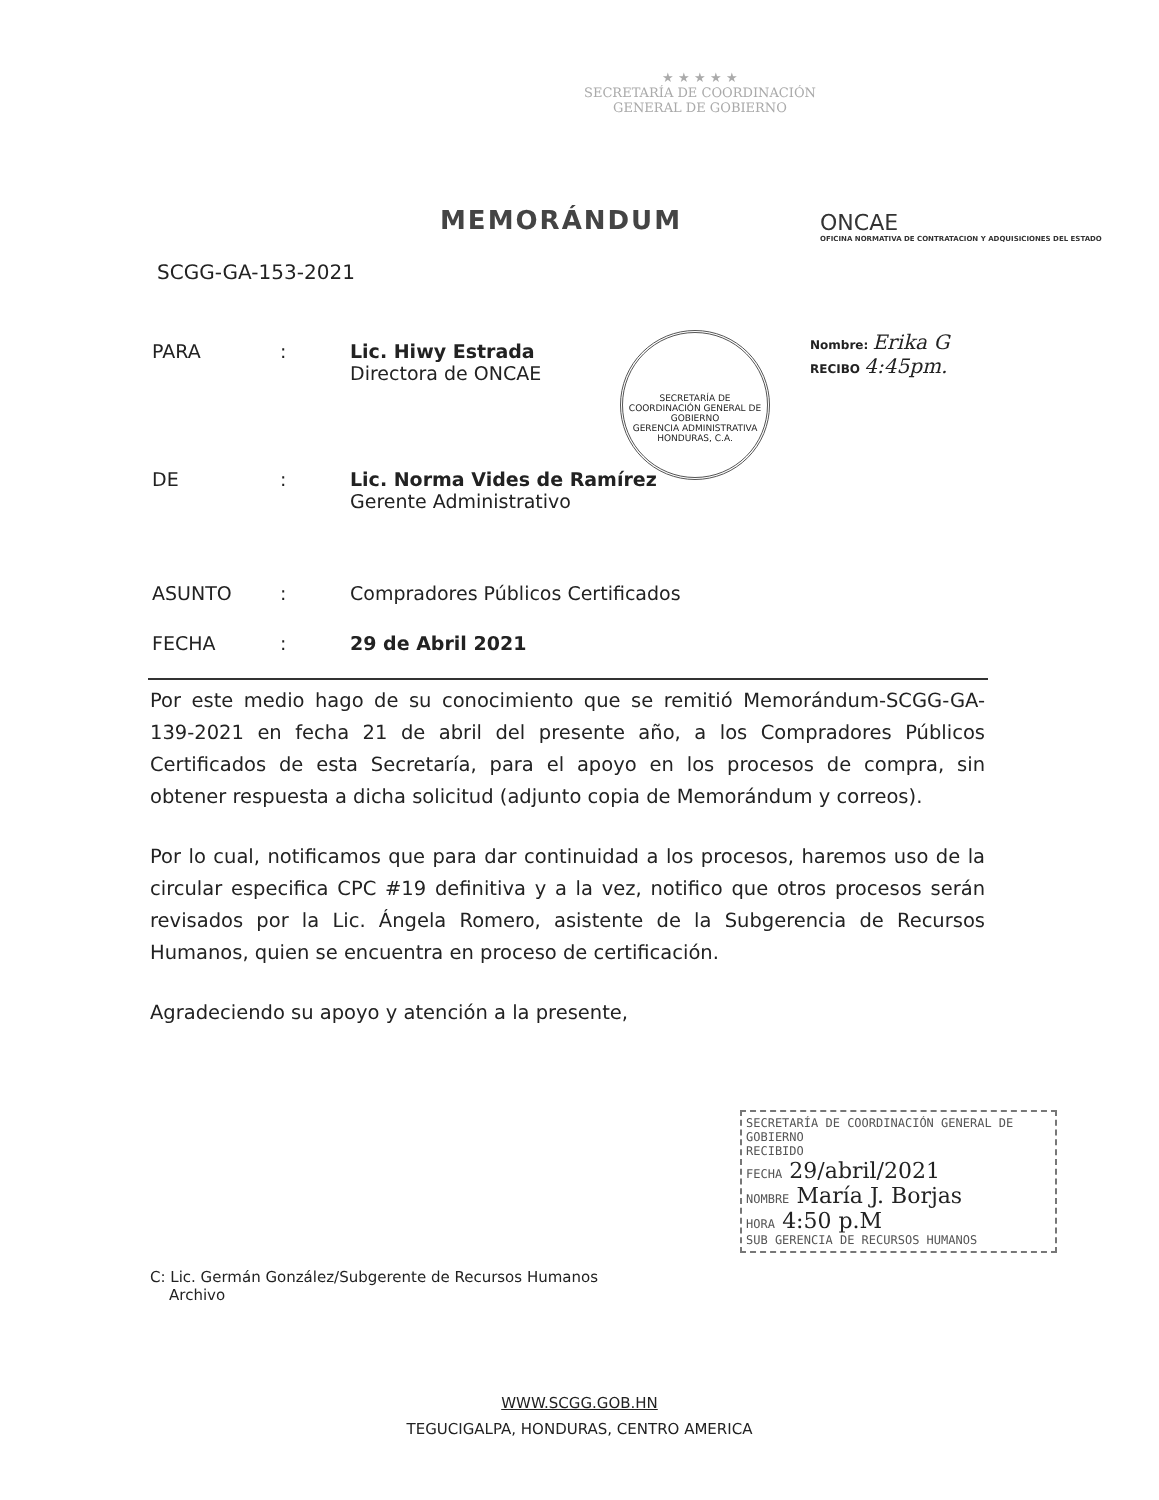★ ★ ★ ★ ★
SECRETARÍA DE COORDINACIÓN
GENERAL DE GOBIERNO
MEMORÁNDUM
ONCAE
OFICINA NORMATIVA DE CONTRATACION Y ADQUISICIONES DEL ESTADO
SCGG-GA-153-2021
Nombre: Erika G
RECIBO 4:45pm.
PARA: Lic. Hiwy Estrada
Directora de ONCAE
SECRETARÍA DE COORDINACIÓN GENERAL DE GOBIERNO
GERENCIA ADMINISTRATIVA
HONDURAS, C.A.
DE: Lic. Norma Vides de Ramírez
Gerente Administrativo
ASUNTO: Compradores Públicos Certificados
FECHA: 29 de Abril 2021
Por este medio hago de su conocimiento que se remitió Memorándum-SCGG-GA-139-2021 en fecha 21 de abril del presente año, a los Compradores Públicos Certificados de esta Secretaría, para el apoyo en los procesos de compra, sin obtener respuesta a dicha solicitud (adjunto copia de Memorándum y correos).
Por lo cual, notificamos que para dar continuidad a los procesos, haremos uso de la circular especifica CPC #19 definitiva y a la vez, notifico que otros procesos serán revisados por la Lic. Ángela Romero, asistente de la Subgerencia de Recursos Humanos, quien se encuentra en proceso de certificación.
Agradeciendo su apoyo y atención a la presente,
SECRETARÍA DE COORDINACIÓN GENERAL DE GOBIERNO
RECIBIDO
FECHA 29/abril/2021
NOMBRE María J. Borjas
HORA 4:50 p.M
SUB GERENCIA DE RECURSOS HUMANOS
C: Lic. Germán González/Subgerente de Recursos Humanos
Archivo
WWW.SCGG.GOB.HN
TEGUCIGALPA, HONDURAS, CENTRO AMERICA